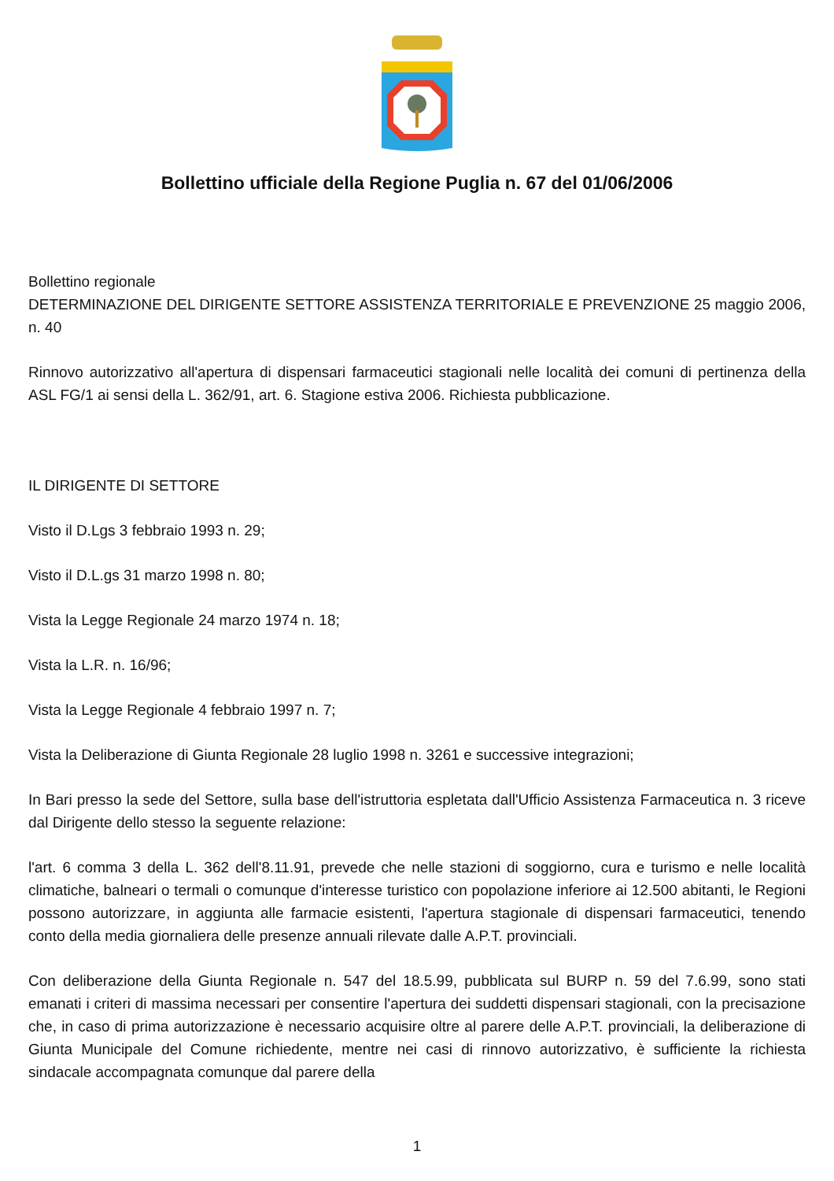Bollettino ufficiale della Regione Puglia n. 67 del 01/06/2006
Bollettino regionale
DETERMINAZIONE DEL DIRIGENTE SETTORE ASSISTENZA TERRITORIALE E PREVENZIONE 25 maggio 2006, n. 40
Rinnovo autorizzativo all'apertura di dispensari farmaceutici stagionali nelle località dei comuni di pertinenza della ASL FG/1 ai sensi della L. 362/91, art. 6. Stagione estiva 2006. Richiesta pubblicazione.
IL DIRIGENTE DI SETTORE
Visto il D.Lgs 3 febbraio 1993 n. 29;
Visto il D.L.gs 31 marzo 1998 n. 80;
Vista la Legge Regionale 24 marzo 1974 n. 18;
Vista la L.R. n. 16/96;
Vista la Legge Regionale 4 febbraio 1997 n. 7;
Vista la Deliberazione di Giunta Regionale 28 luglio 1998 n. 3261 e successive integrazioni;
In Bari presso la sede del Settore, sulla base dell'istruttoria espletata dall'Ufficio Assistenza Farmaceutica n. 3 riceve dal Dirigente dello stesso la seguente relazione:
l'art. 6 comma 3 della L. 362 dell'8.11.91, prevede che nelle stazioni di soggiorno, cura e turismo e nelle località climatiche, balneari o termali o comunque d'interesse turistico con popolazione inferiore ai 12.500 abitanti, le Regioni possono autorizzare, in aggiunta alle farmacie esistenti, l'apertura stagionale di dispensari farmaceutici, tenendo conto della media giornaliera delle presenze annuali rilevate dalle A.P.T. provinciali.
Con deliberazione della Giunta Regionale n. 547 del 18.5.99, pubblicata sul BURP n. 59 del 7.6.99, sono stati emanati i criteri di massima necessari per consentire l'apertura dei suddetti dispensari stagionali, con la precisazione che, in caso di prima autorizzazione è necessario acquisire oltre al parere delle A.P.T. provinciali, la deliberazione di Giunta Municipale del Comune richiedente, mentre nei casi di rinnovo autorizzativo, è sufficiente la richiesta sindacale accompagnata comunque dal parere della
1